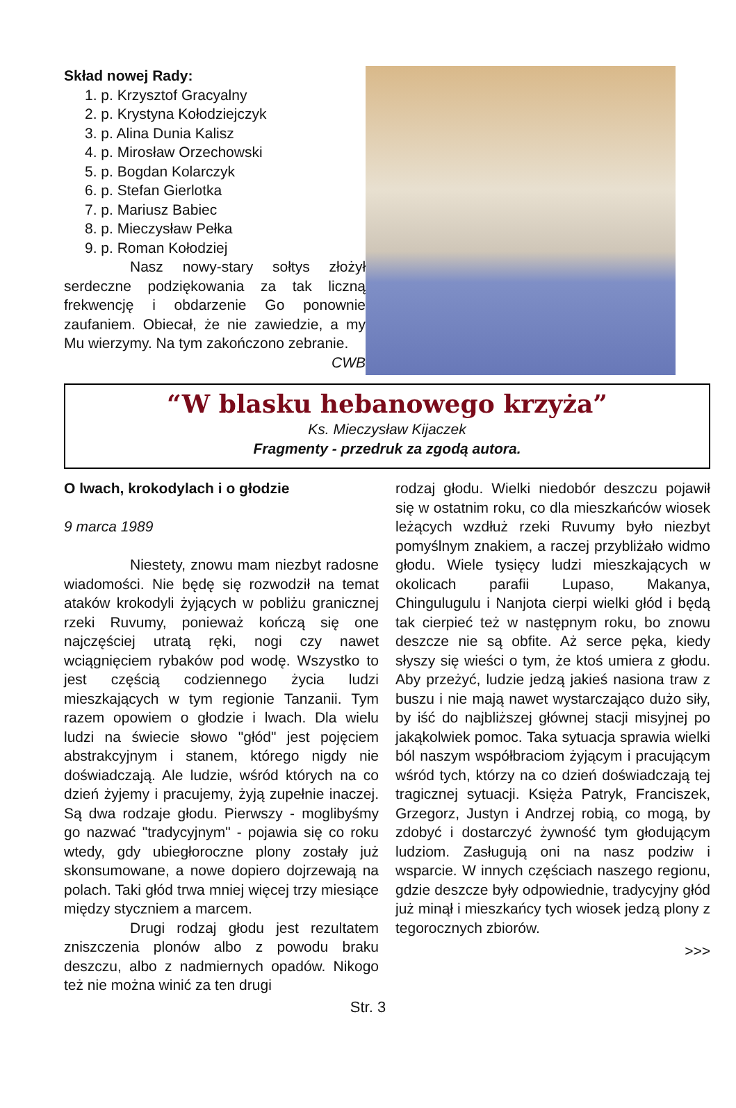Skład nowej Rady:
1. p. Krzysztof Gracyalny
2. p. Krystyna Kołodziejczyk
3. p. Alina Dunia Kalisz
4. p. Mirosław Orzechowski
5. p. Bogdan Kolarczyk
6. p. Stefan Gierlotka
7. p. Mariusz Babiec
8. p. Mieczysław Pełka
9. p. Roman Kołodziej
Nasz nowy-stary sołtys złożył serdeczne podziękowania za tak liczną frekwencję i obdarzenie Go ponownie zaufaniem. Obiecał, że nie zawiedzie, a my Mu wierzymy. Na tym zakończono zebranie.
CWB
“W blasku hebanowego krzyża”
Ks. Mieczysław Kijaczek
Fragmenty - przedruk za zgodą autora.
O lwach, krokodylach i o głodzie
9 marca 1989
Niestety, znowu mam niezbyt radosne wiadomości. Nie będę się rozwodził na temat ataków krokodyli żyjących w pobliżu granicznej rzeki Ruvumy, ponieważ kończą się one najczęściej utratą ręki, nogi czy nawet wciągnięciem rybaków pod wodę. Wszystko to jest częścią codziennego życia ludzi mieszkających w tym regionie Tanzanii. Tym razem opowiem o głodzie i lwach. Dla wielu ludzi na świecie słowo "głód" jest pojęciem abstrakcyjnym i stanem, którego nigdy nie doświadczają. Ale ludzie, wśród których na co dzień żyjemy i pracujemy, żyją zupełnie inaczej. Są dwa rodzaje głodu. Pierwszy - moglibyśmy go nazwać "tradycyjnym" - pojawia się co roku wtedy, gdy ubiegłoroczne plony zostały już skonsumowane, a nowe dopiero dojrzewają na polach. Taki głód trwa mniej więcej trzy miesiące między styczniem a marcem.
Drugi rodzaj głodu jest rezultatem zniszczenia plonów albo z powodu braku deszczu, albo z nadmiernych opadów. Nikogo też nie można winić za ten drugi
rodzaj głodu. Wielki niedobór deszczu pojawił się w ostatnim roku, co dla mieszkańców wiosek leżących wzdłuż rzeki Ruvumy było niezbyt pomyślnym znakiem, a raczej przybliżało widmo głodu. Wiele tysięcy ludzi mieszkających w okolicach parafii Lupaso, Makanya, Chingulugulu i Nanjota cierpi wielki głód i będą tak cierpieć też w następnym roku, bo znowu deszcze nie są obfite. Aż serce pęka, kiedy słyszy się wieści o tym, że ktoś umiera z głodu. Aby przeżyć, ludzie jedzą jakieś nasiona traw z buszu i nie mają nawet wystarczająco dużo siły, by iść do najbliższej głównej stacji misyjnej po jakąkolwiek pomoc. Taka sytuacja sprawia wielki ból naszym współbraciom żyjącym i pracującym wśród tych, którzy na co dzień doświadczają tej tragicznej sytuacji. Księża Patryk, Franciszek, Grzegorz, Justyn i Andrzej robią, co mogą, by zdobyć i dostarczyć żywność tym głodującym ludziom. Zasługują oni na nasz podziw i wsparcie. W innych częściach naszego regionu, gdzie deszcze były odpowiednie, tradycyjny głód już minął i mieszkańcy tych wiosek jedzą plony z tegorocznych zbiorów.
>>>
Str. 3